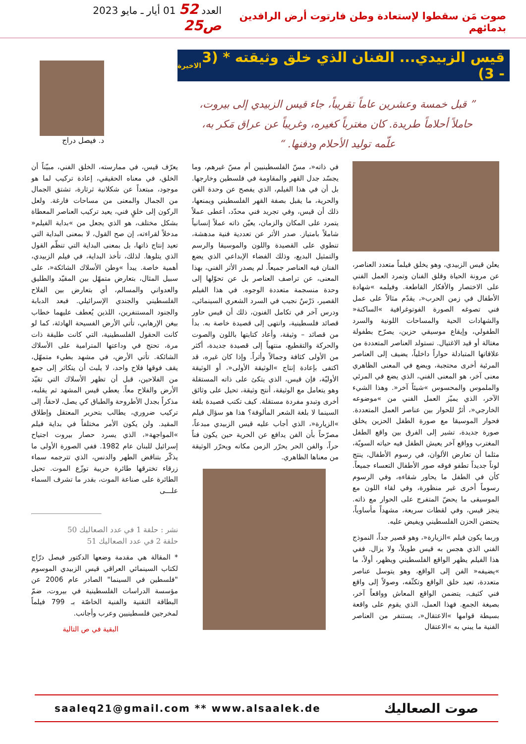صوت مَن سقطوا لإستعادة وطن فارتوت أرض الرافدين بدمائهم
العدد 52 01 أيار ـ مايو 2023 ص25
قيس الزبيدي... الفنان الذي خلق وثيقته * (3 - 3) الاخيرة
” قبل خمسة وعشرين عاماً تقريباً، جاء قيس الزبيدي إلى بيروت، حاملاً أحلاماً طريدة. كان مغترباً كغيره، وغريباً عن عراق مَكر به، علّمه توليد الأحلام ودفنها. “
د. فيصل دراج
يعلن قيس الزبيدي، وهو يخلق فيلماً متعدد العناصر، عن مرونة الحياة وقلق الفنان وتمرد العمل الفني على الاختصار والأفكار القاطعة. وفيلمه »شهادة الأطفال في زمن الحرب«، يقدّم مثالاً على عمل فني تصوغه الصورة الفوتوغرافية »الساكنة« والشهادات الحية والمساحات اللونية والسرد الطفولي، وإيقاع موسيقي حزين، يصرّح بطفولة مغتالة أو قيد الاغتيال. تستولد العناصر المتعددة من علاقاتها المتبادلة حواراً داخلياً، يضيف إلى العناصر المرئية أخرى محتجبة، ويضع في المعنى الظاهري معنى آخر، هو المعنى الفني، الذي يضع في المرئي والملموس والمحسوس »شيئاً آخر«. وهذا الشيء الآخر، الذي يميّز العمل الفني من »موضوعه الخارجي«، أثرٌ للحوار بين عناصر العمل المتعددة. فحوار الموسيقا مع صورة الطفل الحزين يخلق صورة جديدة، تشير إلى الفرق بين واقع الطفل المغترب وواقع آخر يعيش الطفل فيه حياته السويّة، مثلما أن تعارض الألوان، في رسوم الأطفال، ينتج لوناً جديداً تطفو فوقه صور الأطفال التعساء جميعاً. كأن في الطفل ما يحاور شقاءه، وفي الرسوم رسوماً أخرى غير منظورة، وفي لقاء اللون مع الموسيقى ما يحضّ المتفرج على الحوار مع ذاته. ينجز قيس، وفي لقطات سريعة، مشهداً مأساوياً، يحتضن الحزن الفلسطيني ويفيض عليه.
وربما يكون فيلم »الزيارة«، وهو قصير جداً، النموذج الفني الذي هجس به قيس طويلاً، ولا يزال. ففي هذا الفيلم يظهر الواقع الفلسطيني ويظهر، أولاً، ما »يضيفه« الفن إلى الواقع، وهو يتوسل عناصر متعددة، تعيد خلق الواقع وتكثّفه، وصولاً إلى واقع فني كثيف، يتضمن الواقع المعاش وواقعاً آخر، بصيغة الجمع. فهذا العمل، الذي يقوم على واقعة بسيطة قوامها »الاعتقال«، يستنفر من العناصر الفنية ما يبني به »الاعتقال
في ذاته«، مسّ الفلسطينيين أم مسّ غيرهم، وما يجسّد جدل القهر والمقاومة في فلسطين وخارجها. بل أن في هذا الفيلم، الذي يفصح عن وحدة الفن والحرية، ما يقبل بصفة القهر الفلسطيني ويمنعها، ذلك أن قيس، وفي تجريد فني محدّد، أعطى عملاً يتمرد على المكان والزمان، يعيّن ذاته عملاً إنسانياً شاملاً بامتياز. صدر الأثر عن تعددية فنية مدهشة، تنطوي على القصيدة واللون والموسيقا والرسم والتمثيل البديع، وذلك الفضاء الإبداعي الذي يضع الفنان فيه العناصر جميعاً. لم يصدر الأثر الفني، بهذا المعنى، عن تراصف العناصر بل عن تحوّلها إلى وحدة منسجمة متعددة الوجوه. في هذا الفيلم القصير، دَرْسٌ نجيب في السرد الشعري السينمائي، ودرس آخر في تكامل الفنون، ذلك أن قيس حاور قصائد فلسطينية، وانتهى إلى قصيدة خاصة به. بدأ من قصائد – وثيقة، وأعاد كتابتها باللون والصوت والحركة والتقطيع، منتهياً إلى قصيدة جديدة، أكثر من الأولى كثافة وجمالاً وأثراً. وإذا كان غيره، قد اكتفى بإعادة إنتاج »الوثيقة الأولى«، أو الوثيقة الأوليّة، فإن قيس، الذي يتكئ على ذاته المستقلة وهو يتعامل مع الوثيقة، أنتج وثيقة، تحيل على وثائق أخرى وتبدو مفردة مستقلة. كيف تكتب قصيدة بلغة السينما لا بلغة الشعر المألوفة؟ هذا هو سؤال فيلم »الزيارة«، الذي أجاب عليه قيس الزبيدي مبدعاً، مصرّحاً بأن الفن يدافع عن الحرية حين يكون فناً حراً، والفن الحر يحرّر الزمن مكانه ويحرّر الوثيقة من معناها الظاهري.
يعرّف قيس، في ممارسته، الخلق الفني، مبيّناً أن الخلق، في معناه الحقيقي، إعادة تركيب لما هو موجود، مبتعداً عن شكلانية ثرثارة، تشتق الجمال من الجمال والمعنى من مساحات فارغة. ولعل الركون إلى خلقٍ فني، يعيد تركيب العناصر المعطاة بشكل مختلف، هو الذي يجعل من »بداية الفيلم« مدخلاً لقراءته، إن صح القول، لا بمعنى البداية التي تعيد إنتاج ذاتها، بل بمعنى البداية التي تنظّم القول الذي يتلوها. لذلك، تأخذ البداية، في فيلم الزبيدي، أهمية خاصة. يبدأ »وطن الأسلاك الشائكة«، على سبيل المثال، بتعارض متمهّل بين المقيّد والطليق والعدواني والمسالم، أي بتعارض بين الفلاح الفلسطيني والجندي الإسرائيلي. فبعد الدبابة والجنود المستنفرين، اللذين يُعطف عليهما خطاب بيغن الإرهابي، تأتي الأرض الفسيحة الهادئة، كما لو كانت الحقول الفلسطينية، التي كانت طليقة ذات مرة، تحتج في وداعتها المترامية على الأسلاك الشائكة. تأتي الأرض، في مشهد بطيء متمهّل، يقف فوقها فلاح واحد، لا يلبث أن يتكاثر إلى جمع من الفلاحين، قبل أن تظهر الأسلاك التي تقيّد الأرض والفلاح معاً. يعطي قيس المشهد ثم يقلبه، مذكراً بجدل الأطروحة والطباق كي يصل، لاحقاً، إلى تركيب ضروري، يطالب بتحرير المعتقل وإطلاق المقيد. ولن يكون الأمر مختلفاً في بداية فيلم »المواجهة«، الذي يسرد حصار بيروت اجتياح إسرائيل للبنان عام 1982. ففي الصورة الأولى ما يذكّر بتناقض الطهر والدنس، الذي تترجمه سماء زرقاء تخترقها طائرة حربية توزّع الموت. تحيل الطائرة على صناعة الموت، بقدر ما تشرف السماء علـــى
نشر : حلقة 1 في عدد الصعاليك 50
حلقة 2 في عدد الصعاليك 51
* المقالة هي مقدمة وضعها الدكتور فيصل درّاج لكتاب السينمائي العراقي قيس الزبيدي الموسوم "فلسطين في السينما" الصادر عام 2006 عن مؤسسة الدراسات الفلسطينية في بيروت، ضمّ البطاقة التقنية والفنية الخاصّة بـ 799 فيلماً لمخرجين فلسطينيين وعرب وأجانب.
البقية في ص التالية
saaleq21@gmail.com ** www.alsaalek.de صوت الصعاليك